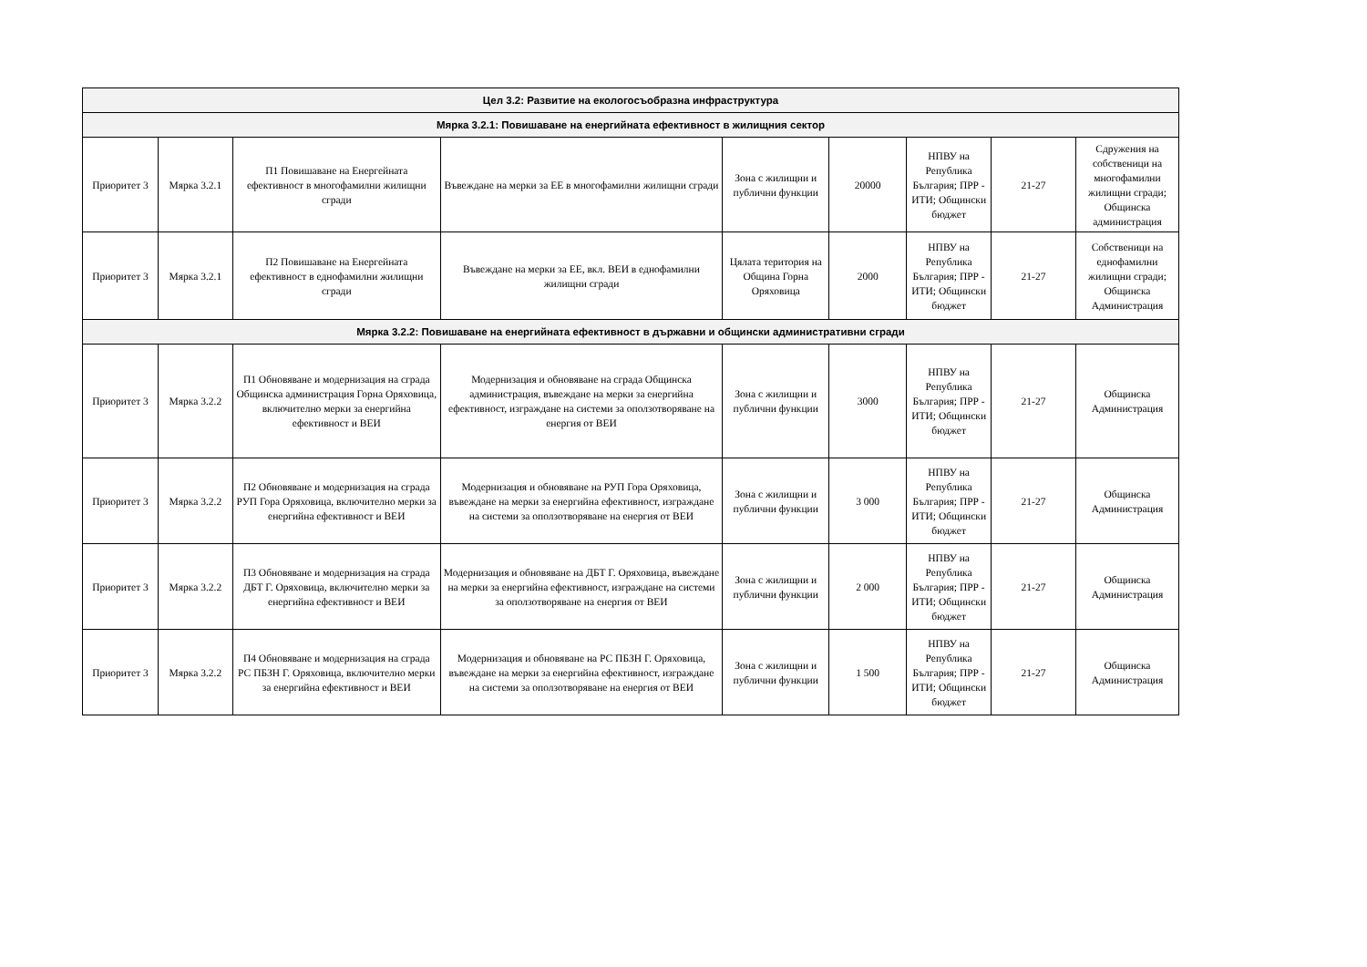| Цел 3.2: Развитие на екологосъобразна инфраструктура | | | | | | | | |
| --- | --- | --- | --- | --- | --- | --- | --- | --- |
| Мярка 3.2.1: Повишаване на енергийната ефективност в жилищния сектор | | | | | | | | |
| Приоритет 3 | Мярка 3.2.1 | П1 Повишаване на Енергейната ефективност в многофамилни жилищни сгради | Въвеждане на мерки за ЕЕ в многофамилни жилищни сгради | Зона с жилищни и публични функции | 20000 | НПВУ на Република България; ПРР - ИТИ; Общински бюджет | 21-27 | Сдружения на собственици на многофамилни жилищни сгради; Общинска администрация |
| Приоритет 3 | Мярка 3.2.1 | П2 Повишаване на Енергейната ефективност в еднофамилни жилищни сгради | Въвеждане на мерки за ЕЕ, вкл. ВЕИ в еднофамилни жилищни сгради | Цялата територия на Община Горна Оряховица | 2000 | НПВУ на Република България; ПРР - ИТИ; Общински бюджет | 21-27 | Собственици на еднофамилни жилищни сгради; Общинска Администрация |
| Мярка 3.2.2: Повишаване на енергийната ефективност в държавни и общински административни сгради | | | | | | | | |
| Приоритет 3 | Мярка 3.2.2 | П1 Обновяване и модернизация на сграда Общинска администрация Горна Оряховица, включително мерки за енергийна ефективност и ВЕИ | Модернизация и обновяване на сграда Общинска администрация, въвеждане на мерки за енергийна ефективност, изграждане на системи за оползотворяване на енергия от ВЕИ | Зона с жилищни и публични функции | 3000 | НПВУ на Република България; ПРР - ИТИ; Общински бюджет | 21-27 | Общинска Администрация |
| Приоритет 3 | Мярка 3.2.2 | П2 Обновяване и модернизация на сграда РУП Гора Оряховица, включително мерки за енергийна ефективност и ВЕИ | Модернизация и обновяване на РУП Гора Оряховица, въвеждане на мерки за енергийна ефективност, изграждане на системи за оползотворяване на енергия от ВЕИ | Зона с жилищни и публични функции | 3 000 | НПВУ на Република България; ПРР - ИТИ; Общински бюджет | 21-27 | Общинска Администрация |
| Приоритет 3 | Мярка 3.2.2 | П3 Обновяване и модернизация на сграда ДБТ Г. Оряховица, включително мерки за енергийна ефективност и ВЕИ | Модернизация и обновяване на ДБТ Г. Оряховица, въвеждане на мерки за енергийна ефективност, изграждане на системи за оползотворяване на енергия от ВЕИ | Зона с жилищни и публични функции | 2 000 | НПВУ на Република България; ПРР - ИТИ; Общински бюджет | 21-27 | Общинска Администрация |
| Приоритет 3 | Мярка 3.2.2 | П4 Обновяване и модернизация на сграда РС ПБЗН Г. Оряховица, включително мерки за енергийна ефективност и ВЕИ | Модернизация и обновяване на РС ПБЗН Г. Оряховица, въвеждане на мерки за енергийна ефективност, изграждане на системи за оползотворяване на енергия от ВЕИ | Зона с жилищни и публични функции | 1 500 | НПВУ на Република България; ПРР - ИТИ; Общински бюджет | 21-27 | Общинска Администрация |